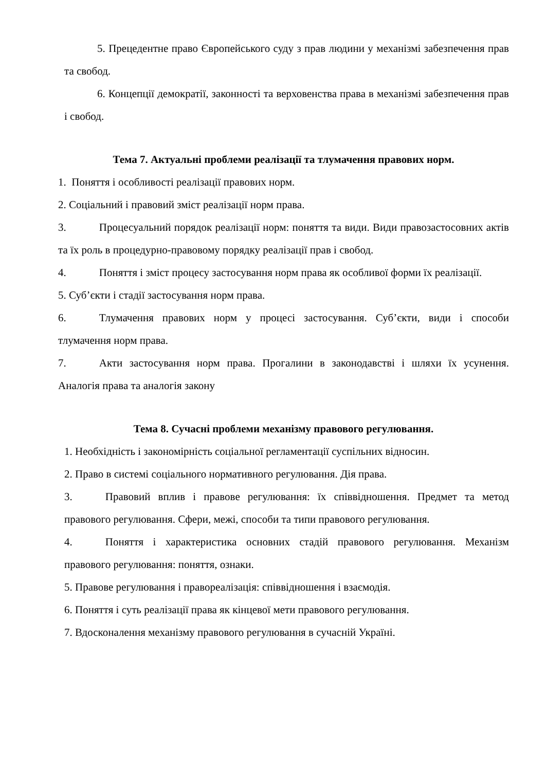5. Прецедентне право Європейського суду з прав людини у механізмі забезпечення прав та свобод.
6. Концепції демократії, законності та верховенства права в механізмі забезпечення прав і свобод.
Тема 7. Актуальні проблеми реалізації та тлумачення правових норм.
1. Поняття і особливості реалізації правових норм.
2. Соціальний і правовий зміст реалізації норм права.
3. Процесуальний порядок реалізації норм: поняття та види. Види правозастосовних актів та їх роль в процедурно-правовому порядку реалізації прав і свобод.
4. Поняття і зміст процесу застосування норм права як особливої форми їх реалізації.
5. Суб’єкти і стадії застосування норм права.
6. Тлумачення правових норм у процесі застосування. Суб’єкти, види і способи тлумачення норм права.
7. Акти застосування норм права. Прогалини в законодавстві і шляхи їх усунення. Аналогія права та аналогія закону
Тема 8. Сучасні проблеми механізму правового регулювання.
1. Необхідність і закономірність соціальної регламентації суспільних відносин.
2. Право в системі соціального нормативного регулювання. Дія права.
3. Правовий вплив і правове регулювання: їх співвідношення. Предмет та метод правового регулювання. Сфери, межі, способи та типи правового регулювання.
4. Поняття і характеристика основних стадій правового регулювання. Механізм правового регулювання: поняття, ознаки.
5. Правове регулювання і правореалізація: співвідношення і взаємодія.
6. Поняття і суть реалізації права як кінцевої мети правового регулювання.
7. Вдосконалення механізму правового регулювання в сучасній Україні.